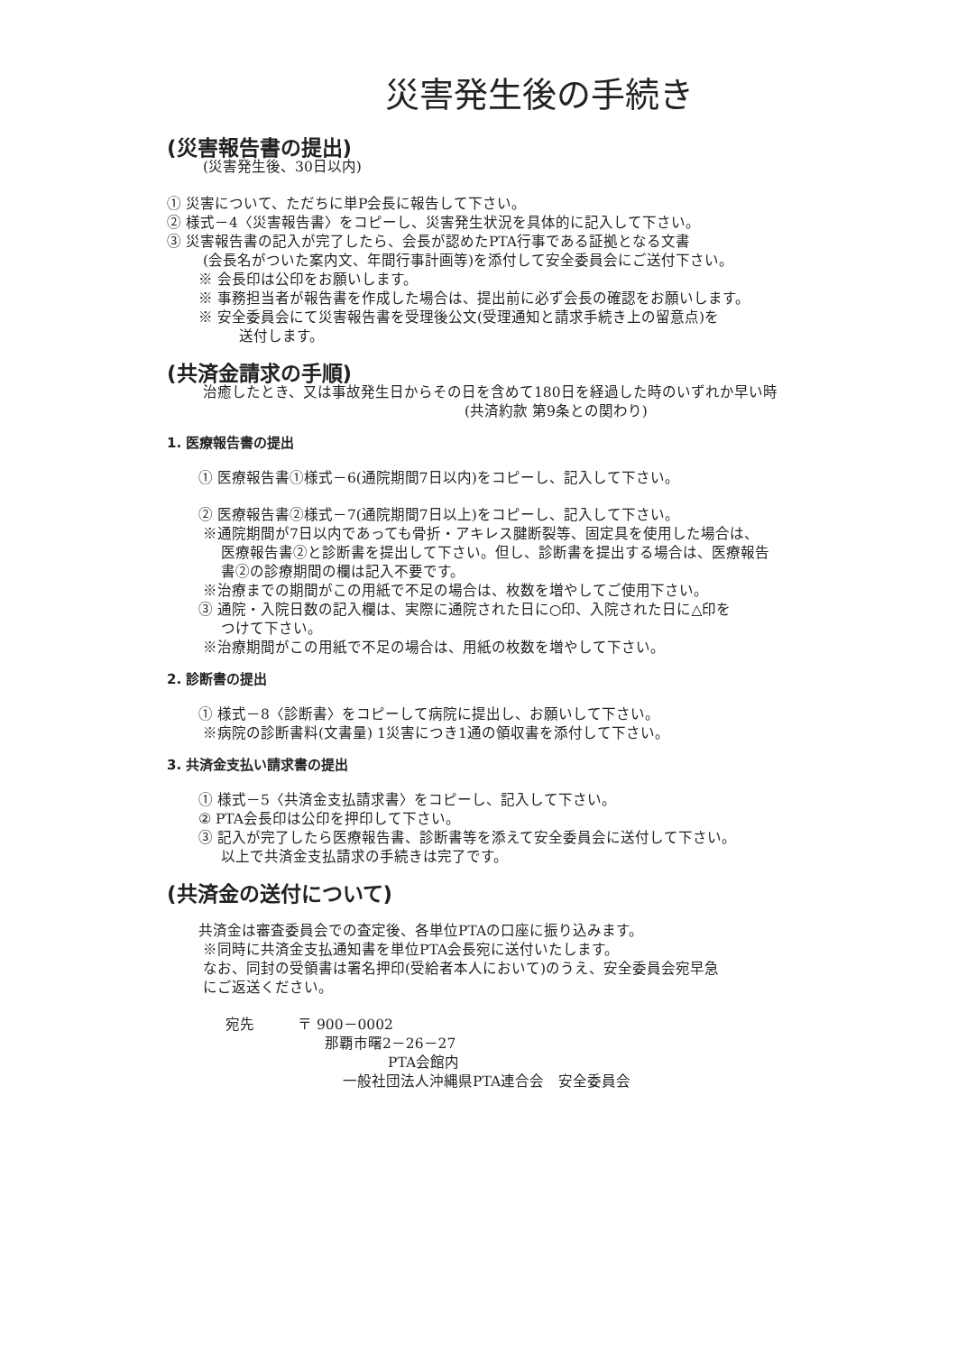災害発生後の手続き
(災害報告書の提出)
(災害発生後、30日以内)
① 災害について、ただちに単P会長に報告して下さい。
② 様式－4〈災害報告書〉をコピーし、災害発生状況を具体的に記入して下さい。
③ 災害報告書の記入が完了したら、会長が認めたPTA行事である証拠となる文書
(会長名がついた案内文、年間行事計画等)を添付して安全委員会にご送付下さい。
※ 会長印は公印をお願いします。
※ 事務担当者が報告書を作成した場合は、提出前に必ず会長の確認をお願いします。
※ 安全委員会にて災害報告書を受理後公文(受理通知と請求手続き上の留意点)を
送付します。
(共済金請求の手順)
治癒したとき、又は事故発生日からその日を含めて180日を経過した時のいずれか早い時
(共済約款 第9条との関わり)
1. 医療報告書の提出
① 医療報告書①様式－6(通院期間7日以内)をコピーし、記入して下さい。
② 医療報告書②様式－7(通院期間7日以上)をコピーし、記入して下さい。
※通院期間が7日以内であっても骨折・アキレス腱断裂等、固定具を使用した場合は、
医療報告書②と診断書を提出して下さい。但し、診断書を提出する場合は、医療報告
書②の診療期間の欄は記入不要です。
※治療までの期間がこの用紙で不足の場合は、枚数を増やしてご使用下さい。
③ 通院・入院日数の記入欄は、実際に通院された日に○印、入院された日に△印を
つけて下さい。
※治療期間がこの用紙で不足の場合は、用紙の枚数を増やして下さい。
2. 診断書の提出
① 様式－8〈診断書〉をコピーして病院に提出し、お願いして下さい。
※病院の診断書料(文書量) 1災害につき1通の領収書を添付して下さい。
3. 共済金支払い請求書の提出
① 様式－5〈共済金支払請求書〉をコピーし、記入して下さい。
② PTA会長印は公印を押印して下さい。
③ 記入が完了したら医療報告書、診断書等を添えて安全委員会に送付して下さい。
以上で共済金支払請求の手続きは完了です。
(共済金の送付について)
共済金は審査委員会での査定後、各単位PTAの口座に振り込みます。
※同時に共済金支払通知書を単位PTA会長宛に送付いたします。
なお、同封の受領書は署名押印(受給者本人において)のうえ、安全委員会宛早急
にご返送ください。
宛先　　　〒 900－0002
那覇市曙2－26－27
PTA会館内
一般社団法人沖縄県PTA連合会　安全委員会